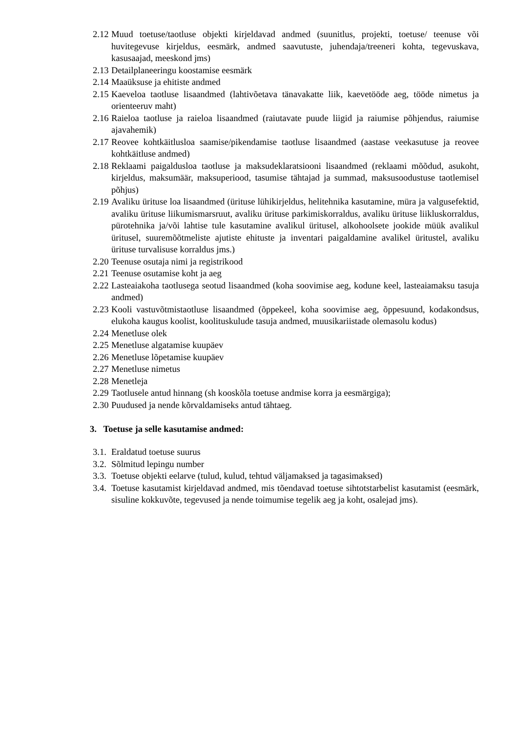2.12 Muud toetuse/taotluse objekti kirjeldavad andmed (suunitlus, projekti, toetuse/ teenuse või huvitegevuse kirjeldus, eesmärk, andmed saavutuste, juhendaja/treeneri kohta, tegevuskava, kasusaajad, meeskond jms)
2.13 Detailplaneeringu koostamise eesmärk
2.14 Maaüksuse ja ehitiste andmed
2.15 Kaeveloa taotluse lisaandmed (lahtivõetava tänavakatte liik, kaevetööde aeg, tööde nimetus ja orienteeruv maht)
2.16 Raieloa taotluse ja raieloa lisaandmed (raiutavate puude liigid ja raiumise põhjendus, raiumise ajavahemik)
2.17 Reovee kohtkäitlusloa saamise/pikendamise taotluse lisaandmed (aastase veekasutuse ja reovee kohtkäitluse andmed)
2.18 Reklaami paigaldusloa taotluse ja maksudeklaratsiooni lisaandmed (reklaami mõõdud, asukoht, kirjeldus, maksumäär, maksuperiood, tasumise tähtajad ja summad, maksusoodustuse taotlemisel põhjus)
2.19 Avaliku ürituse loa lisaandmed (ürituse lühikirjeldus, helitehnika kasutamine, müra ja valgusefektid, avaliku ürituse liikumismarsruut, avaliku ürituse parkimiskorraldus, avaliku ürituse liikluskorraldus, pürotehnika ja/või lahtise tule kasutamine avalikul üritusel, alkohoolsete jookide müük avalikul üritusel, suuremõõtmeliste ajutiste ehituste ja inventari paigaldamine avalikel üritustel, avaliku ürituse turvalisuse korraldus jms.)
2.20 Teenuse osutaja nimi ja registrikood
2.21 Teenuse osutamise koht ja aeg
2.22 Lasteaiakoha taotlusega seotud lisaandmed (koha soovimise aeg, kodune keel, lasteaiamaksu tasuja andmed)
2.23 Kooli vastuvõtmistaotluse lisaandmed (õppekeel, koha soovimise aeg, õppesuund, kodakondsus, elukoha kaugus koolist, koolituskulude tasuja andmed, muusikariistade olemasolu kodus)
2.24 Menetluse olek
2.25 Menetluse algatamise kuupäev
2.26 Menetluse lõpetamise kuupäev
2.27 Menetluse nimetus
2.28 Menetleja
2.29 Taotlusele antud hinnang (sh kooskõla toetuse andmise korra ja eesmärgiga);
2.30 Puudused ja nende kõrvaldamiseks antud tähtaeg.
3. Toetuse ja selle kasutamise andmed:
3.1. Eraldatud toetuse suurus
3.2. Sõlmitud lepingu number
3.3. Toetuse objekti eelarve (tulud, kulud, tehtud väljamaksed ja tagasimaksed)
3.4. Toetuse kasutamist kirjeldavad andmed, mis tõendavad toetuse sihtotstarbelist kasutamist (eesmärk, sisuline kokkuvõte, tegevused ja nende toimumise tegelik aeg ja koht, osalejad jms).